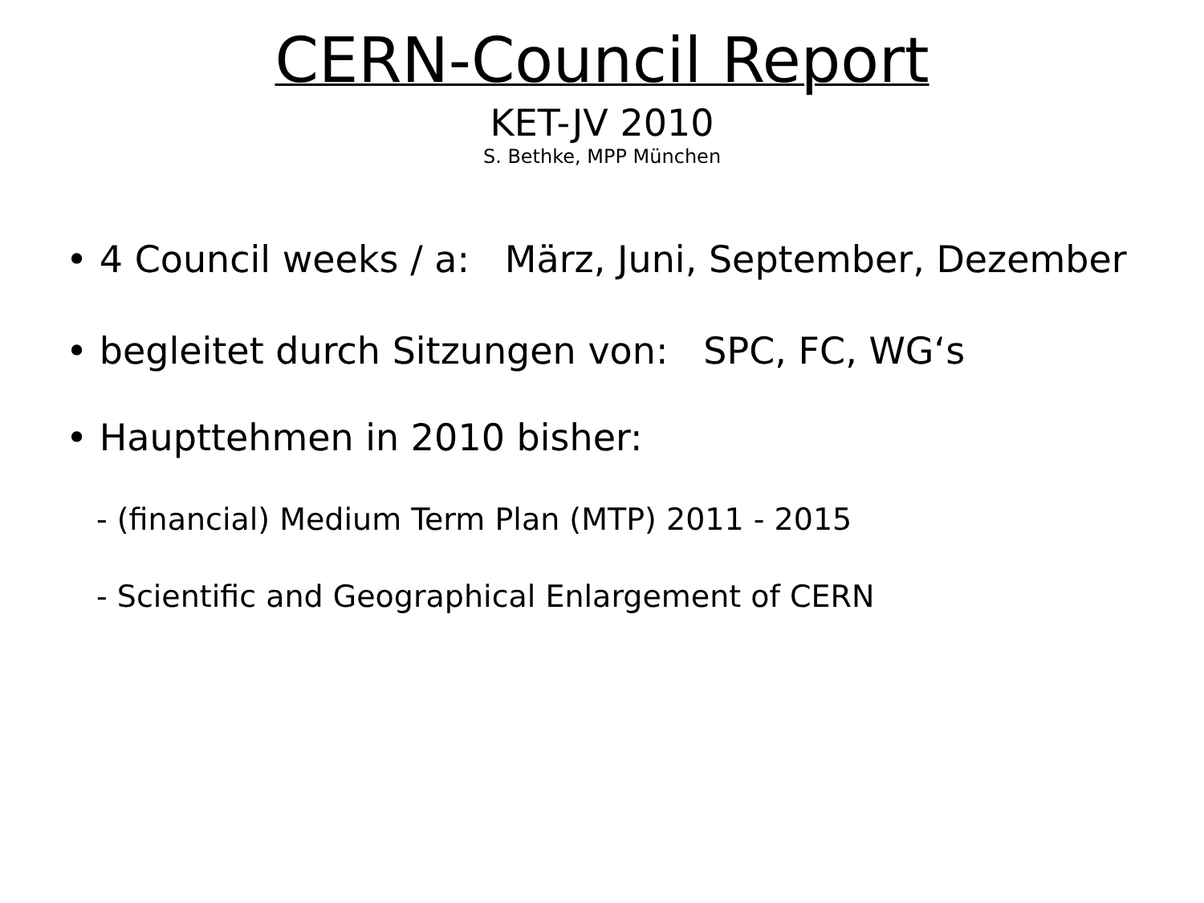CERN-Council Report
KET-JV 2010
S. Bethke, MPP München
• 4 Council weeks / a: März, Juni, September, Dezember
• begleitet durch Sitzungen von: SPC, FC, WG‘s
• Haupttehmen in 2010 bisher:
- (financial) Medium Term Plan (MTP) 2011 - 2015
- Scientific and Geographical Enlargement of CERN